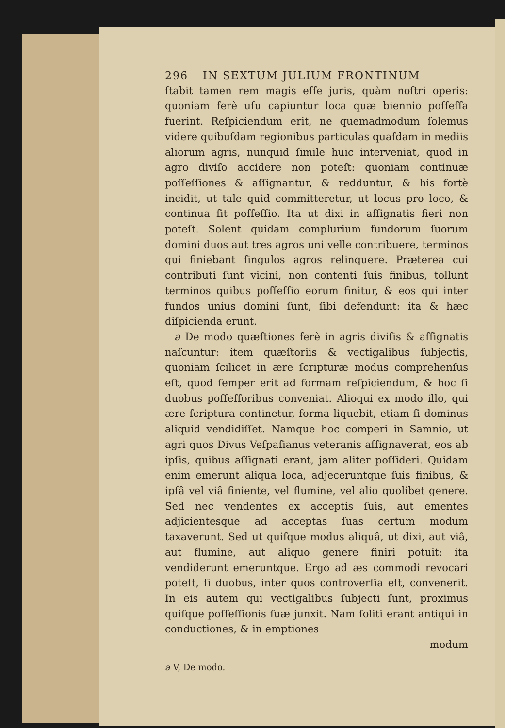296 IN SEXTUM JULIUM FRONTINUM
ſtabit tamen rem magis eſſe juris, quàm noſtri operis: quoniam ferè uſu capiuntur loca quæ biennio poſſeſſa fuerint. Reſpiciendum erit, ne quemadmodum ſolemus videre quibuſdam regionibus particulas quaſdam in mediis aliorum agris, nunquid ſimile huic interveniat, quod in agro diviſo accidere non poteſt: quoniam continuæ poſſeſſiones & aſſignantur, & redduntur, & his fortè incidit, ut tale quid committeretur, ut locus pro loco, & continua ſit poſſeſſio. Ita ut dixi in aſſignatis fieri non poteſt. Solent quidam complurium fundorum ſuorum domini duos aut tres agros uni velle contribuere, terminos qui finiebant ſingulos agros relinquere. Præterea cui contributi ſunt vicini, non contenti ſuis finibus, tollunt terminos quibus poſſeſſio eorum finitur, & eos qui inter fundos unius domini ſunt, ſibi defendunt: ita & hæc diſpicienda erunt.
a De modo quæſtiones ferè in agris diviſis & aſſignatis naſcuntur: item quæſtoriis & vectigalibus ſubjectis, quoniam ſcilicet in ære ſcripturæ modus comprehenſus eſt, quod ſemper erit ad formam reſpiciendum, & hoc ſi duobus poſſeſſoribus conveniat. Alioqui ex modo illo, qui ære ſcriptura continetur, forma liquebit, etiam ſi dominus aliquid vendidiſſet. Namque hoc comperi in Samnio, ut agri quos Divus Veſpaſianus veteranis aſſignaverat, eos ab ipſis, quibus aſſignati erant, jam aliter poſſideri. Quidam enim emerunt aliqua loca, adjeceruntque ſuis finibus, & ipſâ vel viâ finiente, vel flumine, vel alio quolibet genere. Sed nec vendentes ex acceptis ſuis, aut ementes adjicientesque ad acceptas ſuas certum modum taxaverunt. Sed ut quiſque modus aliquâ, ut dixi, aut viâ, aut flumine, aut aliquo genere finiri potuit: ita vendiderunt emeruntque. Ergo ad æs commodi revocari poteſt, ſi duobus, inter quos controverſia eſt, convenerit. In eis autem qui vectigalibus ſubjecti ſunt, proximus quiſque poſſeſſionis ſuæ junxit. Nam ſoliti erant antiqui in conductiones, & in emptiones
modum
a V, De modo.